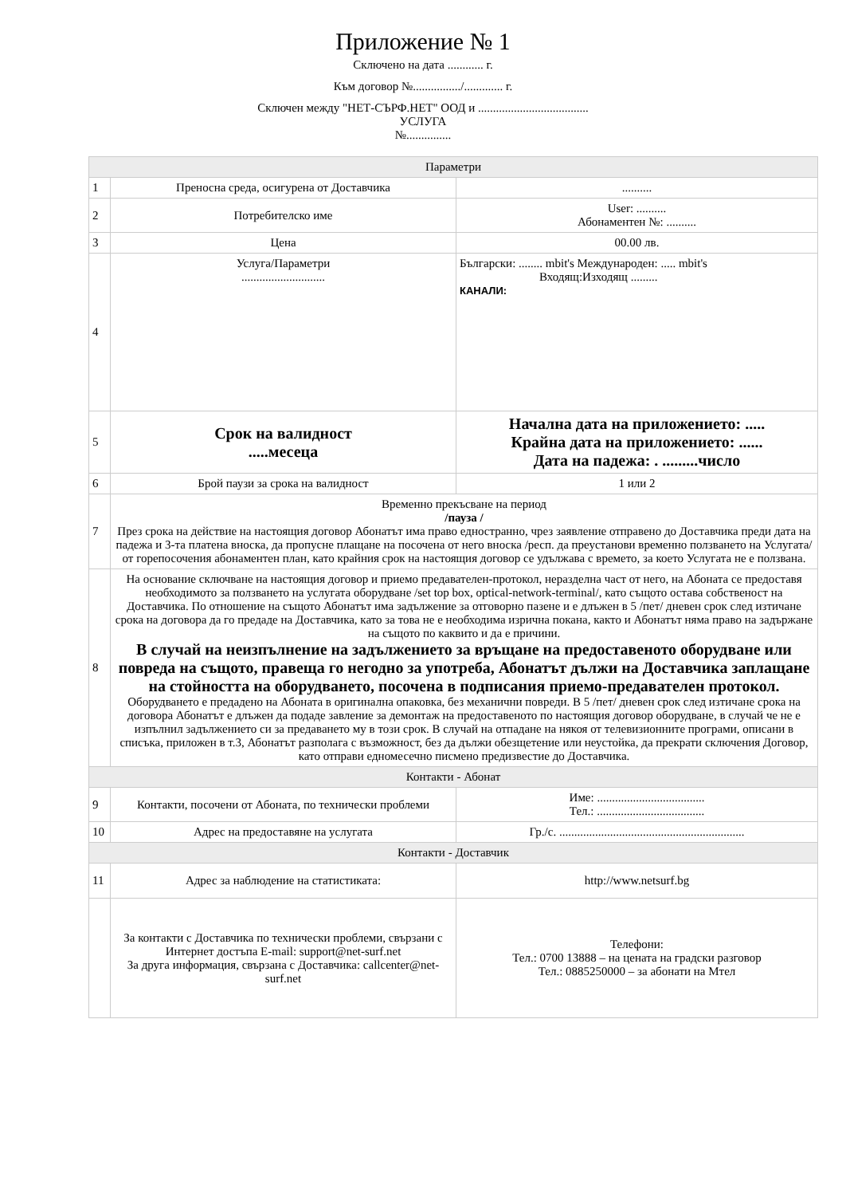Приложение № 1
Сключено на дата ............ г.
Към договор №................/............. г.
Сключен между "НЕТ-СЪРФ.НЕТ" ООД и .....................................
УСЛУГА
№...............
| Параметри | | |
| 1 | Преносна среда, осигурена от Доставчика | .......... |
| 2 | Потребителско име | User: .......... Абонаментен №: .......... |
| 3 | Цена | 00.00 лв. |
| 4 | Услуга/Параметри ............................ | Български: ........ mbit's Международен: ..... mbit's Входящ:Изходящ ......... КАНАЛИ: |
| 5 | Срок на валидност .....месеца | Начална дата на приложението: ..... Крайна дата на приложението: ...... Дата на падежа: . .........число |
| 6 | Брой паузи за срока на валидност | 1 или 2 |
| 7 | Временно прекъсване на период /пауза / През срока на действие на настоящия договор Абонатът има право едностранно, чрез заявление отправено до Доставчика преди дата на падежа и 3-та платена вноска, да пропусне плащане на посочена от него вноска /респ. да преустанови временно ползването на Услугата/ от горепосочения абонаментен план, като крайния срок на настоящия договор се удължава с времето, за което Услугата не е ползвана. | |
| 8 | На основание сключване на настоящия договор и приемо предавателен-протокол, неразделна част от него, на Абоната се предоставя необходимото за ползването на услугата оборудване /set top box, optical-network-terminal/, като същото остава собственост на Доставчика. По отношение на същото Абонатът има задължение за отговорно пазене и е длъжен в 5 /пет/ дневен срок след изтичане срока на договора да го предаде на Доставчика, като за това не е необходима изрична покана, както и Абонатът няма право на задържане на същото по каквито и да е причини. В случай на неизпълнение на задължението за връщане на предоставеното оборудване или повреда на същото, правеща го негодно за употреба, Абонатът дължи на Доставчика заплащане на стойността на оборудването, посочена в подписания приемо-предавателен протокол. Оборудването е предадено на Абоната в оригинална опаковка, без механични повреди. В 5 /пет/ дневен срок след изтичане срока на договора Абонатът е длъжен да подаде завление за демонтаж на предоставеното по настоящия договор оборудване, в случай че не е изпълнил задължението си за предаването му в този срок. В случай на отпадане на някоя от телевизионните програми, описани в списъка, приложен в т.3, Абонатът разполага с възможност, без да дължи обезщетение или неустойка, да прекрати сключения Договор, като отправи едномесечно писмено предизвестие до Доставчика. | |
| Контакти - Абонат | | |
| 9 | Контакти, посочени от Абоната, по технически проблеми | Име: .................................... Тел.: .................................... |
| 10 | Адрес на предоставяне на услугата | Гр./с. .............................................................. |
| Контакти - Доставчик | | |
| 11 | Адрес за наблюдение на статистиката: | http://www.netsurf.bg |
| | За контакти с Доставчика по технически проблеми, свързани с Интернет достъпа E-mail: support@net-surf.net За друга информация, свързана с Доставчика: callcenter@net-surf.net | Телефони: Тел.: 0700 13888 – на цената на градски разговор Тел.: 0885250000 – за абонати на Мтел |